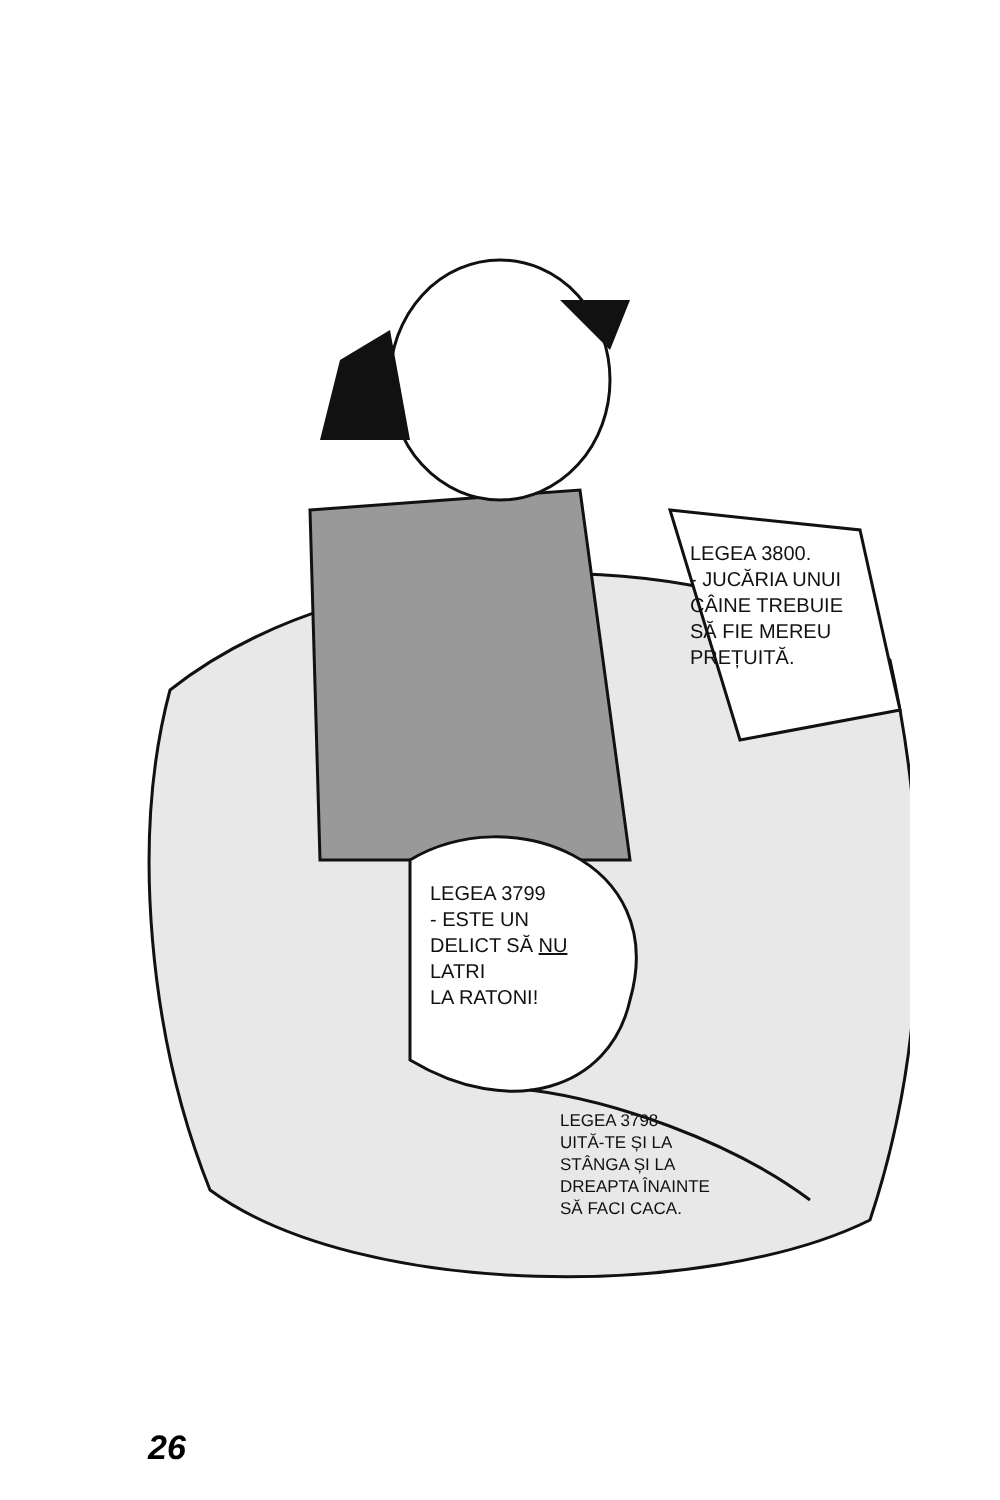LEGEA 3800.
- JUCĂRIA UNUI
CÂINE TREBUIE
SĂ FIE MEREU
PREȚUITĂ.
LEGEA 3799
- ESTE UN
DELICT SĂ NU
LATRI
LA RATONI!
LEGEA 3798
UITĂ-TE ȘI LA
STÂNGA ȘI LA
DREAPTA ÎNAINTE
SĂ FACI CACA.
26